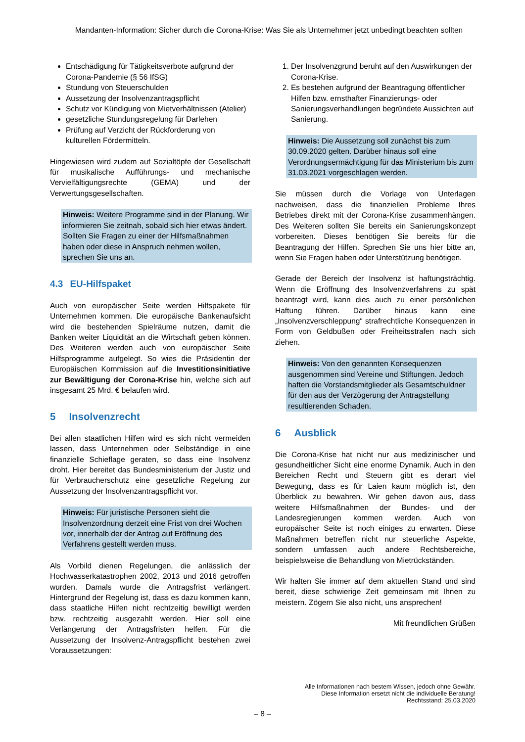Mandanten-Information: Sicher durch die Corona-Krise: Was Sie als Unternehmer jetzt unbedingt beachten sollten
Entschädigung für Tätigkeitsverbote aufgrund der Corona-Pandemie (§ 56 IfSG)
Stundung von Steuerschulden
Aussetzung der Insolvenzantragspflicht
Schutz vor Kündigung von Mietverhältnissen (Atelier)
gesetzliche Stundungsregelung für Darlehen
Prüfung auf Verzicht der Rückforderung von kulturellen Fördermitteln.
Hingewiesen wird zudem auf Sozialtöpfe der Gesellschaft für musikalische Aufführungs- und mechanische Vervielfältigungsrechte (GEMA) und der Verwertungsgesellschaften.
Hinweis: Weitere Programme sind in der Planung. Wir informieren Sie zeitnah, sobald sich hier etwas ändert. Sollten Sie Fragen zu einer der Hilfsmaßnahmen haben oder diese in Anspruch nehmen wollen, sprechen Sie uns an.
4.3 EU-Hilfspaket
Auch von europäischer Seite werden Hilfspakete für Unternehmen kommen. Die europäische Bankenaufsicht wird die bestehenden Spielräume nutzen, damit die Banken weiter Liquidität an die Wirtschaft geben können. Des Weiteren werden auch von europäischer Seite Hilfsprogramme aufgelegt. So wies die Präsidentin der Europäischen Kommission auf die Investitionsinitiative zur Bewältigung der Corona-Krise hin, welche sich auf insgesamt 25 Mrd. € belaufen wird.
5 Insolvenzrecht
Bei allen staatlichen Hilfen wird es sich nicht vermeiden lassen, dass Unternehmen oder Selbständige in eine finanzielle Schieflage geraten, so dass eine Insolvenz droht. Hier bereitet das Bundesministerium der Justiz und für Verbraucherschutz eine gesetzliche Regelung zur Aussetzung der Insolvenzantragspflicht vor.
Hinweis: Für juristische Personen sieht die Insolvenzordnung derzeit eine Frist von drei Wochen vor, innerhalb der der Antrag auf Eröffnung des Verfahrens gestellt werden muss.
Als Vorbild dienen Regelungen, die anlässlich der Hochwasserkatastrophen 2002, 2013 und 2016 getroffen wurden. Damals wurde die Antragsfrist verlängert. Hintergrund der Regelung ist, dass es dazu kommen kann, dass staatliche Hilfen nicht rechtzeitig bewilligt werden bzw. rechtzeitig ausgezahlt werden. Hier soll eine Verlängerung der Antragsfristen helfen. Für die Aussetzung der Insolvenz-Antragspflicht bestehen zwei Voraussetzungen:
1. Der Insolvenzgrund beruht auf den Auswirkungen der Corona-Krise.
2. Es bestehen aufgrund der Beantragung öffentlicher Hilfen bzw. ernsthafter Finanzierungs- oder Sanierungsverhandlungen begründete Aussichten auf Sanierung.
Hinweis: Die Aussetzung soll zunächst bis zum 30.09.2020 gelten. Darüber hinaus soll eine Verordnungsermächtigung für das Ministerium bis zum 31.03.2021 vorgeschlagen werden.
Sie müssen durch die Vorlage von Unterlagen nachweisen, dass die finanziellen Probleme Ihres Betriebes direkt mit der Corona-Krise zusammenhängen. Des Weiteren sollten Sie bereits ein Sanierungskonzept vorbereiten. Dieses benötigen Sie bereits für die Beantragung der Hilfen. Sprechen Sie uns hier bitte an, wenn Sie Fragen haben oder Unterstützung benötigen.
Gerade der Bereich der Insolvenz ist haftungsträchtig. Wenn die Eröffnung des Insolvenzverfahrens zu spät beantragt wird, kann dies auch zu einer persönlichen Haftung führen. Darüber hinaus kann eine „Insolvenzverschleppung“ strafrechtliche Konsequenzen in Form von Geldbußen oder Freiheitsstrafen nach sich ziehen.
Hinweis: Von den genannten Konsequenzen ausgenommen sind Vereine und Stiftungen. Jedoch haften die Vorstandsmitglieder als Gesamtschuldner für den aus der Verzögerung der Antragstellung resultierenden Schaden.
6 Ausblick
Die Corona-Krise hat nicht nur aus medizinischer und gesundheitlicher Sicht eine enorme Dynamik. Auch in den Bereichen Recht und Steuern gibt es derart viel Bewegung, dass es für Laien kaum möglich ist, den Überblick zu bewahren. Wir gehen davon aus, dass weitere Hilfsmaßnahmen der Bundes- und der Landesregierungen kommen werden. Auch von europäischer Seite ist noch einiges zu erwarten. Diese Maßnahmen betreffen nicht nur steuerliche Aspekte, sondern umfassen auch andere Rechtsbereiche, beispielsweise die Behandlung von Mietrückständen.
Wir halten Sie immer auf dem aktuellen Stand und sind bereit, diese schwierige Zeit gemeinsam mit Ihnen zu meistern. Zögern Sie also nicht, uns ansprechen!
Mit freundlichen Grüßen
Alle Informationen nach bestem Wissen, jedoch ohne Gewähr.
Diese Information ersetzt nicht die individuelle Beratung!
Rechtsstand: 25.03.2020
– 8 –